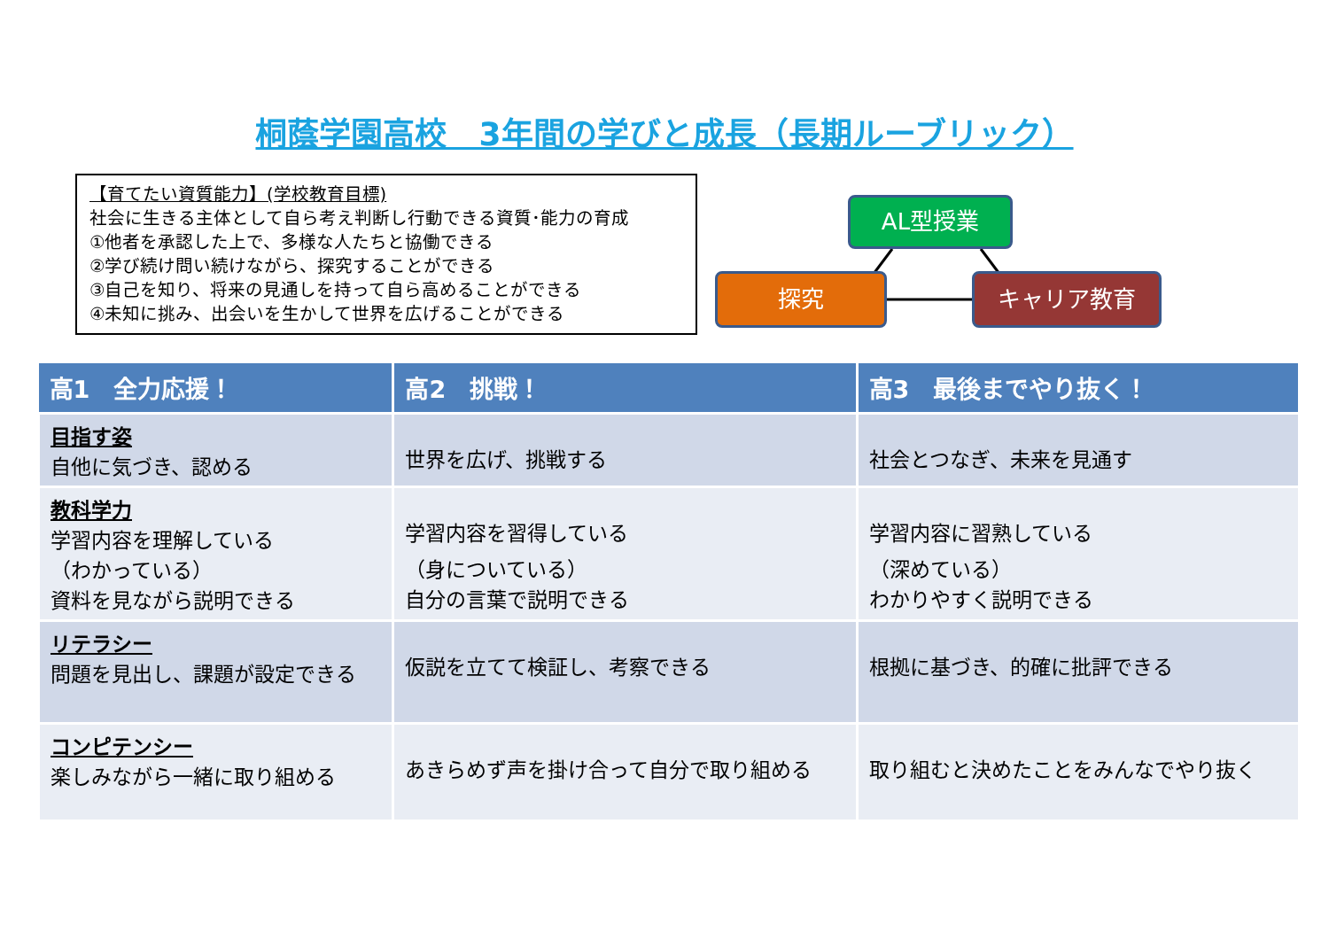桐蔭学園高校　3年間の学びと成長（長期ルーブリック）
【育てたい資質能力】(学校教育目標)
社会に生きる主体として自ら考え判断し行動できる資質･能力の育成
①他者を承認した上で、多様な人たちと協働できる
②学び続け問い続けながら、探究することができる
③自己を知り、将来の見通しを持って自ら高めることができる
④未知に挑み、出会いを生かして世界を広げることができる
AL型授業
探究 キャリア教育
| 高1 全力応援！ | 高2 挑戦！ | 高3 最後までやり抜く！ |
| --- | --- | --- |
| 目指す姿 自他に気づき、認める | 世界を広げ、挑戦する | 社会とつなぎ、未来を見通す |
| 教科学力 学習内容を理解している （わかっている） 資料を見ながら説明できる | 学習内容を習得している （身についている） 自分の言葉で説明できる | 学習内容に習熟している （深めている） わかりやすく説明できる |
| リテラシー 問題を見出し、課題が設定できる | 仮説を立てて検証し、考察できる | 根拠に基づき、的確に批評できる |
| コンピテンシー 楽しみながら一緒に取り組める | あきらめず声を掛け合って自分で取り組める | 取り組むと決めたことをみんなでやり抜く |